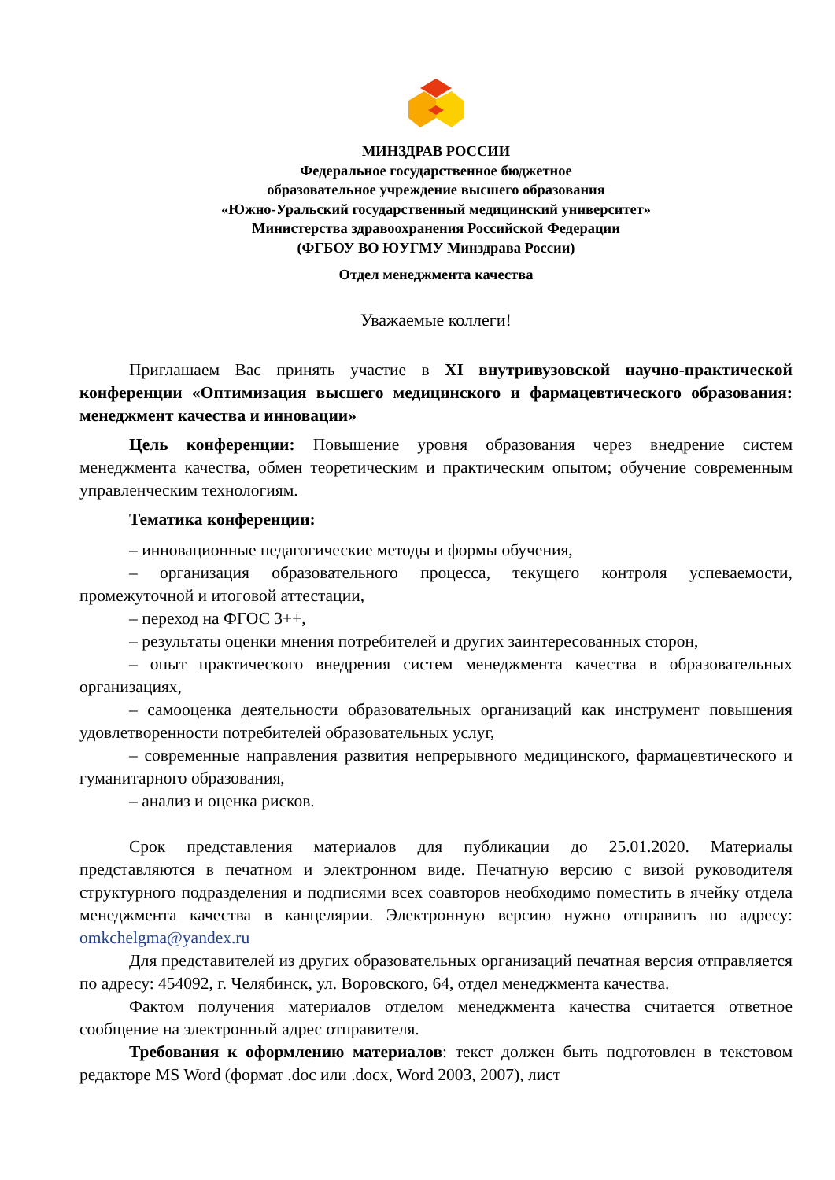МИНЗДРАВ РОССИИ
Федеральное государственное бюджетное
образовательное учреждение высшего образования
«Южно-Уральский государственный медицинский университет»
Министерства здравоохранения Российской Федерации
(ФГБОУ ВО ЮУГМУ Минздрава России)
Отдел менеджмента качества
Уважаемые коллеги!
Приглашаем Вас принять участие в XI внутривузовской научно-практической конференции «Оптимизация высшего медицинского и фармацевтического образования: менеджмент качества и инновации»
Цель конференции: Повышение уровня образования через внедрение систем менеджмента качества, обмен теоретическим и практическим опытом; обучение современным управленческим технологиям.
Тематика конференции:
– инновационные педагогические методы и формы обучения,
– организация образовательного процесса, текущего контроля успеваемости, промежуточной и итоговой аттестации,
– переход на ФГОС 3++,
– результаты оценки мнения потребителей и других заинтересованных сторон,
– опыт практического внедрения систем менеджмента качества в образовательных организациях,
– самооценка деятельности образовательных организаций как инструмент повышения удовлетворенности потребителей образовательных услуг,
– современные направления развития непрерывного медицинского, фармацевтического и гуманитарного образования,
– анализ и оценка рисков.
Срок представления материалов для публикации до 25.01.2020. Материалы представляются в печатном и электронном виде. Печатную версию с визой руководителя структурного подразделения и подписями всех соавторов необходимо поместить в ячейку отдела менеджмента качества в канцелярии. Электронную версию нужно отправить по адресу: omkchelgma@yandex.ru
Для представителей из других образовательных организаций печатная версия отправляется по адресу: 454092, г. Челябинск, ул. Воровского, 64, отдел менеджмента качества.
Фактом получения материалов отделом менеджмента качества считается ответное сообщение на электронный адрес отправителя.
Требования к оформлению материалов: текст должен быть подготовлен в текстовом редакторе MS Word (формат .doc или .docx, Word 2003, 2007), лист